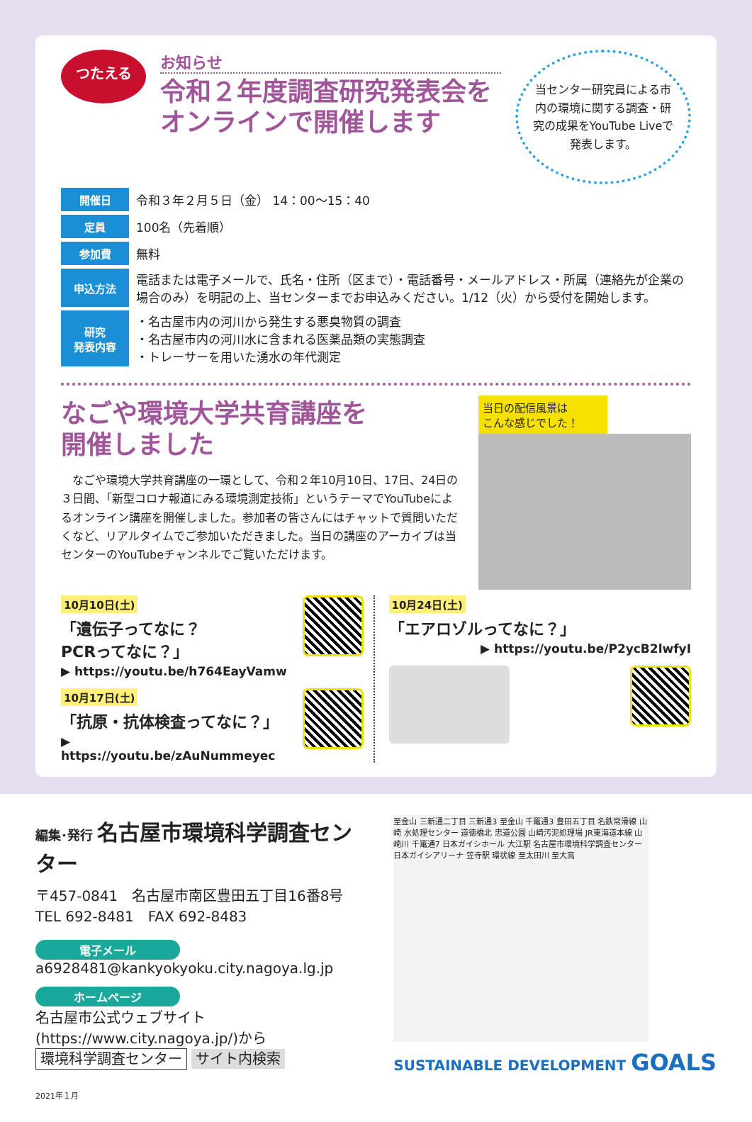つたえる
お知らせ
令和２年度調査研究発表会を
オンラインで開催します
当センター研究員による市内の環境に関する調査・研究の成果をYouTube Liveで発表します。
| 開催日 | 令和３年２月５日（金） 14：00〜15：40 |
| 定員 | 100名（先着順） |
| 参加費 | 無料 |
| 申込方法 | 電話または電子メールで、氏名・住所（区まで）・電話番号・メールアドレス・所属（連絡先が企業の場合のみ）を明記の上、当センターまでお申込みください。1/12（火）から受付を開始します。 |
| 研究 発表内容 | ・名古屋市内の河川から発生する悪臭物質の調査 ・名古屋市内の河川水に含まれる医薬品類の実態調査 ・トレーサーを用いた湧水の年代測定 |
なごや環境大学共育講座を
開催しました
　なごや環境大学共育講座の一環として、令和２年10月10日、17日、24日の３日間、「新型コロナ報道にみる環境測定技術」というテーマでYouTubeによるオンライン講座を開催しました。参加者の皆さんにはチャットで質問いただくなど、リアルタイムでご参加いただきました。当日の講座のアーカイブは当センターのYouTubeチャンネルでご覧いただけます。
当日の配信風景は
こんな感じでした！
10月10日(土)
「遺伝子ってなに？
PCRってなに？」
▶ https://youtu.be/h764EayVamw
10月17日(土)
「抗原・抗体検査ってなに？」
▶ https://youtu.be/zAuNummeyec
10月24日(土)
「エアロゾルってなに？」
▶ https://youtu.be/P2ycB2lwfyI
編集･発行 名古屋市環境科学調査センター
〒457-0841　名古屋市南区豊田五丁目16番8号
TEL 692-8481　FAX 692-8483
電子メール
a6928481@kankyokyoku.city.nagoya.lg.jp
ホームページ
名古屋市公式ウェブサイト
(https://www.city.nagoya.jp/)から
環境科学調査センター サイト内検索
2021年１月
至金山 三新通二丁目 三新通3 至金山 千竃通3 豊田五丁目 名鉄常滑線 山崎 水処理センター 道徳橋北 忠道公園 山崎汚泥処理場 JR東海道本線 山崎川 千竃通7 日本ガイシホール 大江駅 名古屋市環境科学調査センター 日本ガイシアリーナ 笠寺駅 環状線 至太田川 至大高
SUSTAINABLE DEVELOPMENT GOALS